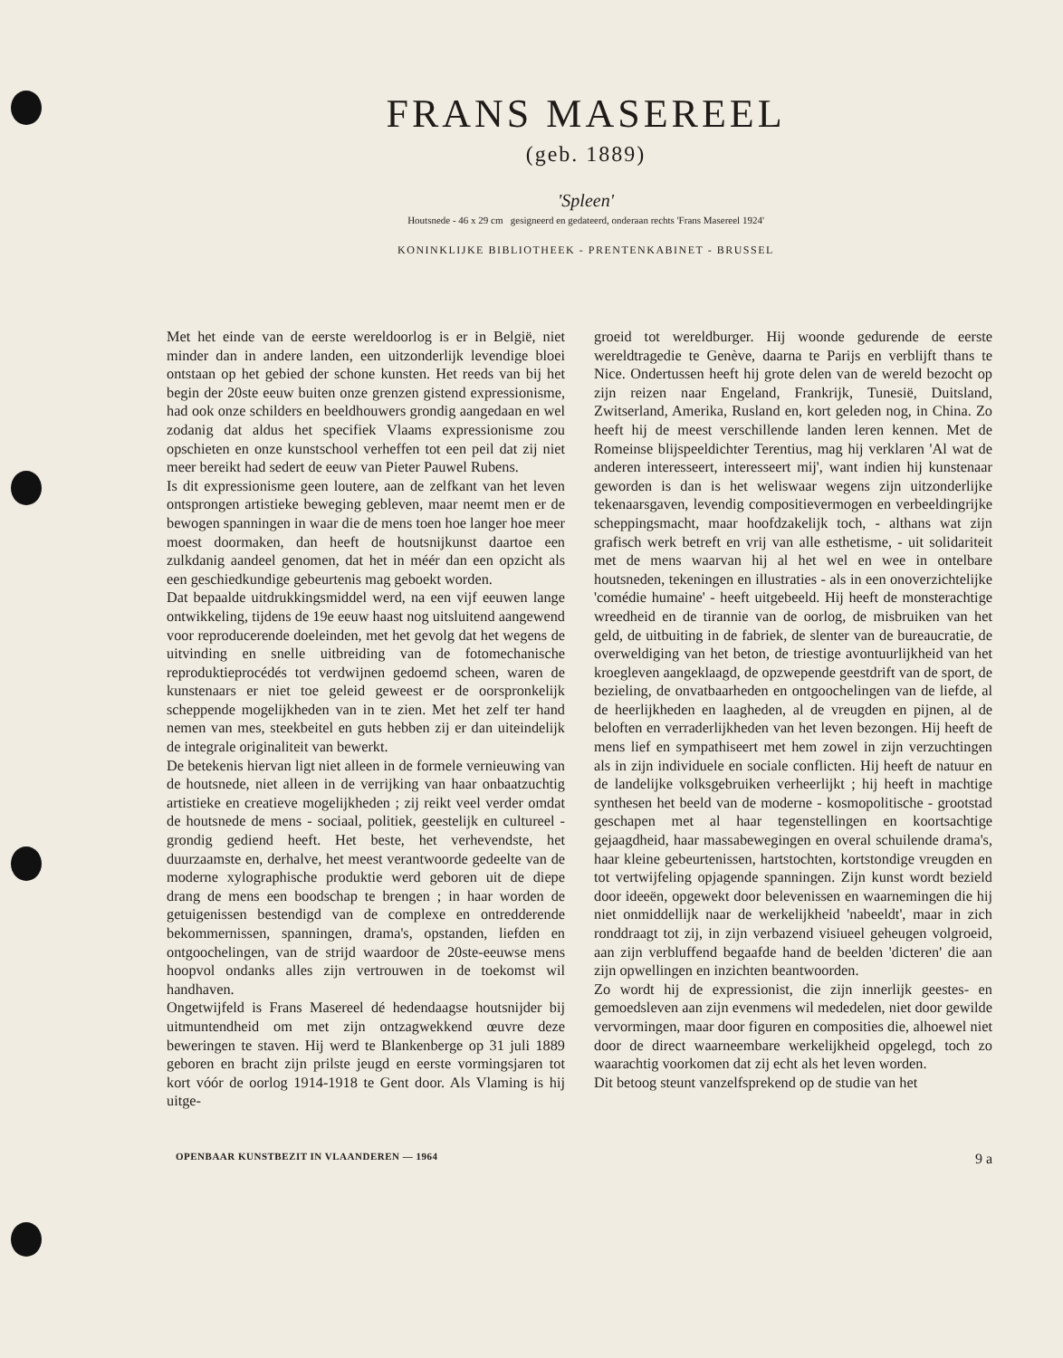FRANS MASEREEL
(geb. 1889)
'Spleen'
Houtsnede - 46 x 29 cm gesigneerd en gedateerd, onderaan rechts 'Frans Masereel 1924'
KONINKLIJKE BIBLIOTHEEK - PRENTENKABINET - BRUSSEL
Met het einde van de eerste wereldoorlog is er in België, niet minder dan in andere landen, een uitzonderlijk levendige bloei ontstaan op het gebied der schone kunsten. Het reeds van bij het begin der 20ste eeuw buiten onze grenzen gistend expressionisme, had ook onze schilders en beeldhouwers grondig aangedaan en wel zodanig dat aldus het specifiek Vlaams expressionisme zou opschieten en onze kunstschool verheffen tot een peil dat zij niet meer bereikt had sedert de eeuw van Pieter Pauwel Rubens.
Is dit expressionisme geen loutere, aan de zelfkant van het leven ontsprongen artistieke beweging gebleven, maar neemt men er de bewogen spanningen in waar die de mens toen hoe langer hoe meer moest doormaken, dan heeft de houtsnijkunst daartoe een zulkdanig aandeel genomen, dat het in méér dan een opzicht als een geschiedkundige gebeurtenis mag geboekt worden.
Dat bepaalde uitdrukkingsmiddel werd, na een vijf eeuwen lange ontwikkeling, tijdens de 19e eeuw haast nog uitsluitend aangewend voor reproducerende doeleinden, met het gevolg dat het wegens de uitvinding en snelle uitbreiding van de fotomechanische reproduktieprocédés tot verdwijnen gedoemd scheen, waren de kunstenaars er niet toe geleid geweest er de oorspronkelijk scheppende mogelijkheden van in te zien. Met het zelf ter hand nemen van mes, steekbeitel en guts hebben zij er dan uiteindelijk de integrale originaliteit van bewerkt.
De betekenis hiervan ligt niet alleen in de formele vernieuwing van de houtsnede, niet alleen in de verrijking van haar onbaatzuchtig artistieke en creatieve mogelijkheden ; zij reikt veel verder omdat de houtsnede de mens - sociaal, politiek, geestelijk en cultureel - grondig gediend heeft. Het beste, het verhevendste, het duurzaamste en, derhalve, het meest verantwoorde gedeelte van de moderne xylographische produktie werd geboren uit de diepe drang de mens een boodschap te brengen ; in haar worden de getuigenissen bestendigd van de complexe en ontredderende bekommernissen, spanningen, drama's, opstanden, liefden en ontgoochelingen, van de strijd waardoor de 20ste-eeuwse mens hoopvol ondanks alles zijn vertrouwen in de toekomst wil handhaven.
Ongetwijfeld is Frans Masereel dé hedendaagse houtsnijder bij uitmuntendheid om met zijn ontzagwekkend œuvre deze beweringen te staven. Hij werd te Blankenberge op 31 juli 1889 geboren en bracht zijn prilste jeugd en eerste vormingsjaren tot kort vóór de oorlog 1914-1918 te Gent door. Als Vlaming is hij uitge-
groeid tot wereldburger. Hij woonde gedurende de eerste wereldtragedie te Genève, daarna te Parijs en verblijft thans te Nice. Ondertussen heeft hij grote delen van de wereld bezocht op zijn reizen naar Engeland, Frankrijk, Tunesië, Duitsland, Zwitserland, Amerika, Rusland en, kort geleden nog, in China. Zo heeft hij de meest verschillende landen leren kennen. Met de Romeinse blijspeeldichter Terentius, mag hij verklaren 'Al wat de anderen interesseert, interesseert mij', want indien hij kunstenaar geworden is dan is het weliswaar wegens zijn uitzonderlijke tekenaarsgaven, levendig compositievermogen en verbeeldingrijke scheppingsmacht, maar hoofdzakelijk toch, - althans wat zijn grafisch werk betreft en vrij van alle esthetisme, - uit solidariteit met de mens waarvan hij al het wel en wee in ontelbare houtsneden, tekeningen en illustraties - als in een onoverzichtelijke 'comédie humaine' - heeft uitgebeeld. Hij heeft de monsterachtige wreedheid en de tirannie van de oorlog, de misbruiken van het geld, de uitbuiting in de fabriek, de slenter van de bureaucratie, de overweldiging van het beton, de triestige avontuurlijkheid van het kroegleven aangeklaagd, de opzwepende geestdrift van de sport, de bezieling, de onvatbaarheden en ontgoochelingen van de liefde, al de heerlijkheden en laagheden, al de vreugden en pijnen, al de beloften en verraderlijkheden van het leven bezongen. Hij heeft de mens lief en sympathiseert met hem zowel in zijn verzuchtingen als in zijn individuele en sociale conflicten. Hij heeft de natuur en de landelijke volksgebruiken verheerlijkt ; hij heeft in machtige synthesen het beeld van de moderne - kosmopolitische - grootstad geschapen met al haar tegenstellingen en koortsachtige gejaagdheid, haar massabewegingen en overal schuilende drama's, haar kleine gebeurtenissen, hartstochten, kortstondige vreugden en tot vertwijfeling opjagende spanningen. Zijn kunst wordt bezield door ideeën, opgewekt door belevenissen en waarnemingen die hij niet onmiddellijk naar de werkelijkheid 'nabeeldt', maar in zich ronddraagt tot zij, in zijn verbazend visiueel geheugen volgroeid, aan zijn verbluffend begaafde hand de beelden 'dicteren' die aan zijn opwellingen en inzichten beantwoorden.
Zo wordt hij de expressionist, die zijn innerlijk geestes- en gemoedsleven aan zijn evenmens wil mededelen, niet door gewilde vervormingen, maar door figuren en composities die, alhoewel niet door de direct waarneembare werkelijkheid opgelegd, toch zo waarachtig voorkomen dat zij echt als het leven worden.
Dit betoog steunt vanzelfsprekend op de studie van het
OPENBAAR KUNSTBEZIT IN VLAANDEREN — 1964 9 a